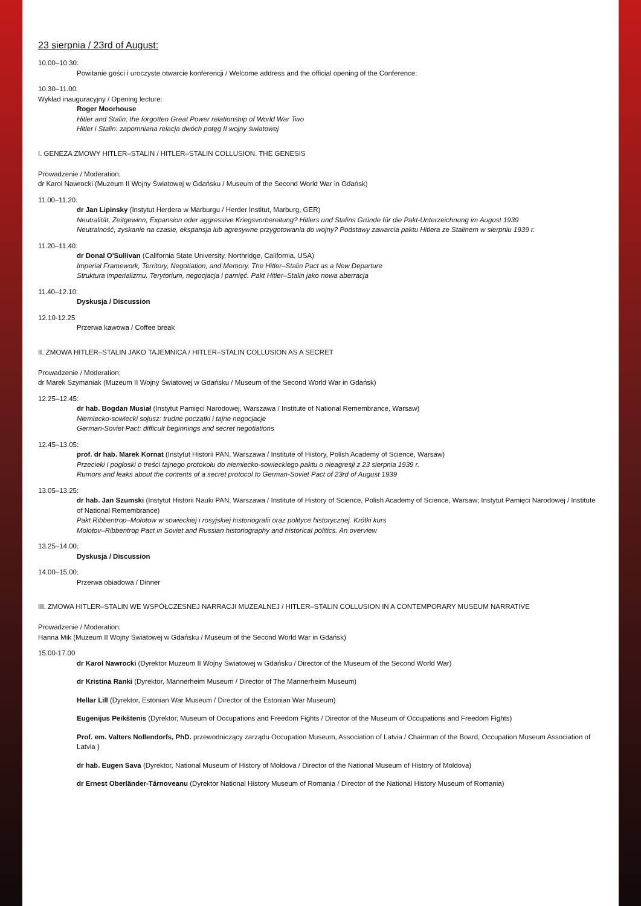23 sierpnia / 23rd of August:
10.00–10.30:
Powitanie gości i uroczyste otwarcie konferencji / Welcome address and the official opening of the Conference:
10.30–11.00:
Wykład inauguracyjny / Opening lecture:
Roger Moorhouse
Hitler and Stalin: the forgotten Great Power relationship of World War Two
Hitler i Stalin: zapomniana relacja dwóch potęg II wojny światowej
I. GENEZA ZMOWY HITLER–STALIN / HITLER–STALIN COLLUSION. THE GENESIS
Prowadzenie / Moderation:
dr Karol Nawrocki (Muzeum II Wojny Światowej w Gdańsku / Museum of the Second World War in Gdańsk)
11.00–11.20:
dr Jan Lipinsky (Instytut Herdera w Marburgu / Herder Institut, Marburg, GER)
Neutralität, Zeitgewinn, Expansion oder aggressive Kriegsvorbereitung? Hitlers und Stalins Gründe für die Pakt-Unterzeichnung im August 1939
Neutralność, zyskanie na czasie, ekspansja lub agresywne przygotowania do wojny? Podstawy zawarcia paktu Hitlera ze Stalinem w sierpniu 1939 r.
11.20–11.40:
dr Donal O'Sullivan (California State University, Northridge, California, USA)
Imperial Framework, Territory, Negotiation, and Memory. The Hitler–Stalin Pact as a New Departure
Struktura imperializmu. Terytorium, negocjacja i pamięć. Pakt Hitler–Stalin jako nowa aberracja
11.40–12.10:
Dyskusja / Discussion
12.10-12.25
Przerwa kawowa / Coffee break
II. ZMOWA HITLER–STALIN JAKO TAJEMNICA / HITLER–STALIN COLLUSION AS A SECRET
Prowadzenie / Moderation:
dr Marek Szymaniak (Muzeum II Wojny Światowej w Gdańsku / Museum of the Second World War in Gdańsk)
12.25–12.45:
dr hab. Bogdan Musiał (Instytut Pamięci Narodowej, Warszawa / Institute of National Remembrance, Warsaw)
Niemiecko-sowiecki sojusz: trudne początki i tajne negocjacje
German-Soviet Pact: difficult beginnings and secret negotiations
12.45–13.05:
prof. dr hab. Marek Kornat (Instytut Historii PAN, Warszawa / Institute of History, Polish Academy of Science, Warsaw)
Przecieki i pogłoski o treści tajnego protokołu do niemiecko-sowieckiego paktu o nieagresji z 23 sierpnia 1939 r.
Rumors and leaks about the contents of a secret protocol to German-Soviet Pact of 23rd of August 1939
13.05–13.25:
dr hab. Jan Szumski (Instytut Historii Nauki PAN, Warszawa / Institute of History of Science, Polish Academy of Science, Warsaw; Instytut Pamięci Narodowej / Institute of National Remembrance)
Pakt Ribbentrop–Mołotow w sowieckiej i rosyjskiej historiografii oraz polityce historycznej. Krótki kurs
Molotov–Ribbentrop Pact in Soviet and Russian historiography and historical politics. An overview
13.25–14.00:
Dyskusja / Discussion
14.00–15.00:
Przerwa obiadowa / Dinner
III. ZMOWA HITLER–STALIN WE WSPÓŁCZESNEJ NARRACJI MUZEALNEJ / HITLER–STALIN COLLUSION IN A CONTEMPORARY MUSEUM NARRATIVE
Prowadzenie / Moderation:
Hanna Mik (Muzeum II Wojny Światowej w Gdańsku / Museum of the Second World War in Gdańsk)
15.00-17.00
dr Karol Nawrocki (Dyrektor Muzeum II Wojny Światowej w Gdańsku / Director of the Museum of the Second World War)
dr Kristina Ranki (Dyrektor, Mannerheim Museum / Director of The Mannerheim Museum)
Hellar Lill (Dyrektor, Estonian War Museum / Director of the Estonian War Museum)
Eugenijus Peikštenis (Dyrektor, Museum of Occupations and Freedom Fights / Director of the Museum of Occupations and Freedom Fights)
Prof. em. Valters Nollendorfs, PhD. przewodniczący zarządu Occupation Museum, Association of Latvia / Chairman of the Board, Occupation Museum Association of Latvia )
dr hab. Eugen Sava (Dyrektor, National Museum of History of Moldova / Director of the National Museum of History of Moldova)
dr Ernest Oberländer-Târnoveanu (Dyrektor National History Museum of Romania / Director of the National History Museum of Romania)